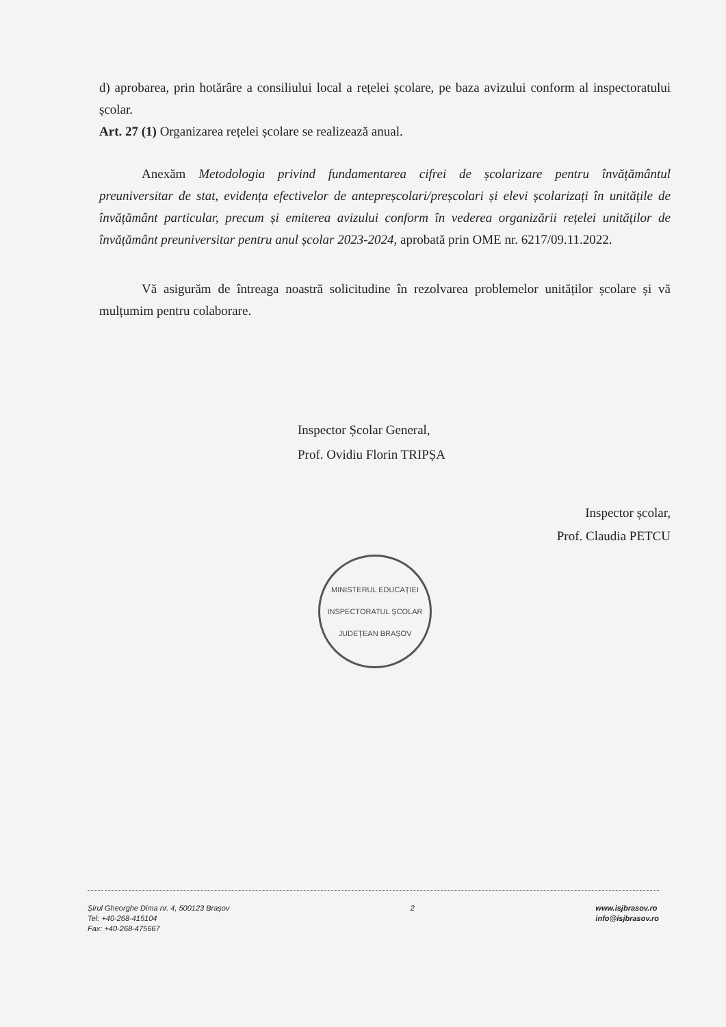d) aprobarea, prin hotărâre a consiliului local a rețelei școlare, pe baza avizului conform al inspectoratului școlar.
Art. 27 (1) Organizarea rețelei școlare se realizează anual.
Anexăm Metodologia privind fundamentarea cifrei de școlarizare pentru învățământul preuniversitar de stat, evidența efectivelor de antepreșcolari/preșcolari și elevi școlarizați în unitățile de învățământ particular, precum și emiterea avizului conform în vederea organizării rețelei unităților de învățământ preuniversitar pentru anul școlar 2023-2024, aprobată prin OME nr. 6217/09.11.2022.
Vă asigurăm de întreaga noastră solicitudine în rezolvarea problemelor unităților școlare și vă mulțumim pentru colaborare.
Inspector Școlar General,
Prof. Ovidiu Florin TRIPȘA
Inspector școlar,
Prof. Claudia PETCU
MINISTERUL EDUCAȚIEI
INSPECTORATUL ȘCOLAR JUDEȚEAN BRAȘOV
Șirul Gheorghe Dima nr. 4, 500123 Brașov
Tel: +40-268-415104
Fax: +40-268-475667
2 www.isjbrasov.ro
info@isjbrasov.ro